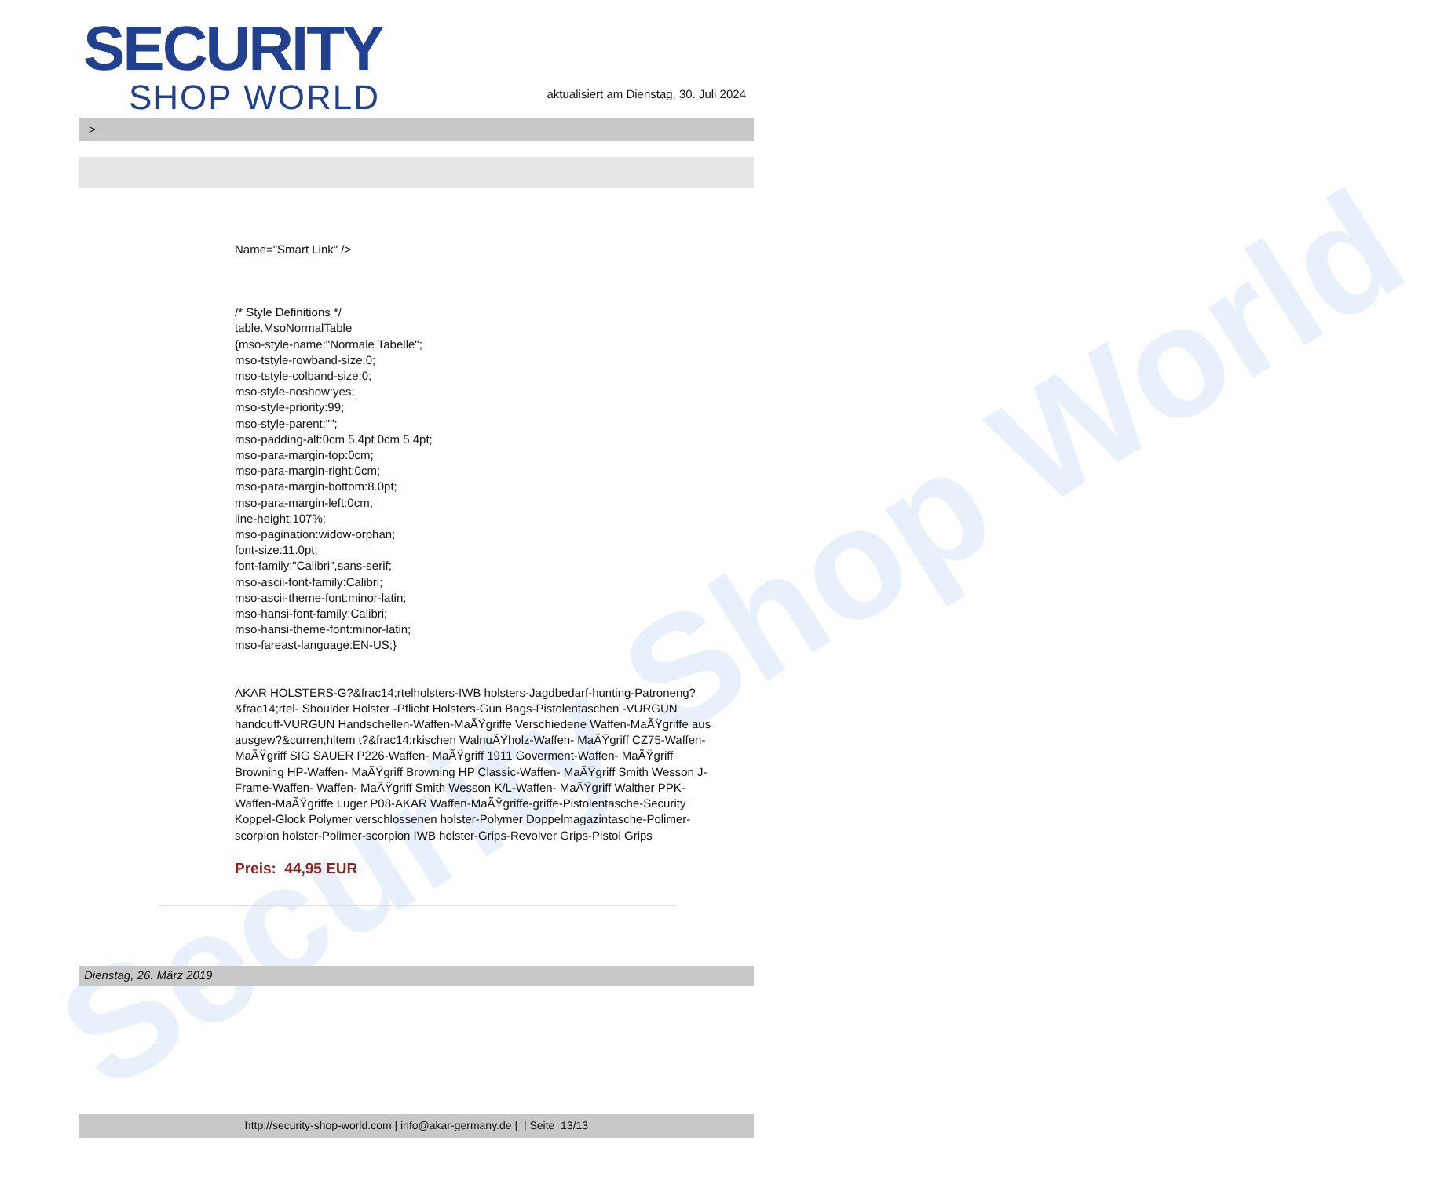Security Shop World
SECURITY
SHOP WORLD
aktualisiert am Dienstag, 30. Juli 2024
>
Name="Smart Link" />
/* Style Definitions */
table.MsoNormalTable
{mso-style-name:"Normale Tabelle";
mso-tstyle-rowband-size:0;
mso-tstyle-colband-size:0;
mso-style-noshow:yes;
mso-style-priority:99;
mso-style-parent:"";
mso-padding-alt:0cm 5.4pt 0cm 5.4pt;
mso-para-margin-top:0cm;
mso-para-margin-right:0cm;
mso-para-margin-bottom:8.0pt;
mso-para-margin-left:0cm;
line-height:107%;
mso-pagination:widow-orphan;
font-size:11.0pt;
font-family:"Calibri",sans-serif;
mso-ascii-font-family:Calibri;
mso-ascii-theme-font:minor-latin;
mso-hansi-font-family:Calibri;
mso-hansi-theme-font:minor-latin;
mso-fareast-language:EN-US;}
AKAR HOLSTERS-G?&frac14;rtelholsters-IWB holsters-Jagdbedarf-hunting-Patroneng?&frac14;rtel- Shoulder Holster -Pflicht Holsters-Gun Bags-Pistolentaschen -VURGUN handcuff-VURGUN Handschellen-Waffen-MaÃŸgriffe Verschiedene Waffen-MaÃŸgriffe aus ausgew?&curren;hltem t?&frac14;rkischen WalnuÃŸholz-Waffen- MaÃŸgriff CZ75-Waffen- MaÃŸgriff SIG SAUER P226-Waffen- MaÃŸgriff 1911 Goverment-Waffen- MaÃŸgriff Browning HP-Waffen- MaÃŸgriff Browning HP Classic-Waffen- MaÃŸgriff Smith Wesson J-Frame-Waffen- Waffen- MaÃŸgriff Smith Wesson K/L-Waffen- MaÃŸgriff Walther PPK-Waffen-MaÃŸgriffe Luger P08-AKAR Waffen-MaÃŸgriffe-griffe-Pistolentasche-Security Koppel-Glock Polymer verschlossenen holster-Polymer Doppelmagazintasche-Polimer-scorpion holster-Polimer-scorpion IWB holster-Grips-Revolver Grips-Pistol Grips
Preis: 44,95 EUR
Dienstag, 26. März 2019
http://security-shop-world.com | info@akar-germany.de | | Seite 13/13